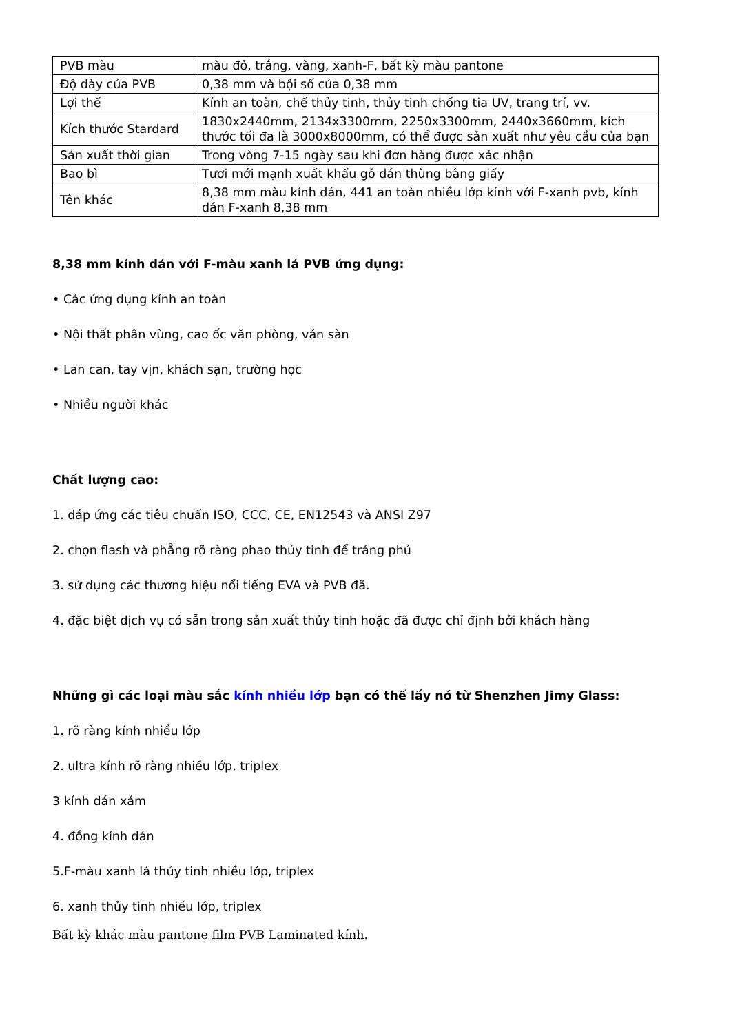| PVB màu | màu đỏ, trắng, vàng, xanh-F, bất kỳ màu pantone |
| Độ dày của PVB | 0,38 mm và bội số của 0,38 mm |
| Lợi thế | Kính an toàn, chế thủy tinh, thủy tinh chống tia UV, trang trí, vv. |
| Kích thước Stardard | 1830x2440mm, 2134x3300mm, 2250x3300mm, 2440x3660mm, kích thước tối đa là 3000x8000mm, có thể được sản xuất như yêu cầu của bạn |
| Sản xuất thời gian | Trong vòng 7-15 ngày sau khi đơn hàng được xác nhận |
| Bao bì | Tươi mới mạnh xuất khẩu gỗ dán thùng bằng giấy |
| Tên khác | 8,38 mm màu kính dán, 441 an toàn nhiều lớp kính với F-xanh pvb, kính dán F-xanh 8,38 mm |
8,38 mm kính dán với F-màu xanh lá PVB ứng dụng:
• Các ứng dụng kính an toàn
• Nội thất phân vùng, cao ốc văn phòng, ván sàn
• Lan can, tay vịn, khách sạn, trường học
• Nhiều người khác
Chất lượng cao:
1. đáp ứng các tiêu chuẩn ISO, CCC, CE, EN12543 và ANSI Z97
2. chọn flash và phẳng rõ ràng phao thủy tinh để tráng phủ
3. sử dụng các thương hiệu nổi tiếng EVA và PVB đã.
4. đặc biệt dịch vụ có sẵn trong sản xuất thủy tinh hoặc đã được chỉ định bởi khách hàng
Những gì các loại màu sắc kính nhiều lớp bạn có thể lấy nó từ Shenzhen Jimy Glass:
1. rõ ràng kính nhiều lớp
2. ultra kính rõ ràng nhiều lớp, triplex
3 kính dán xám
4. đồng kính dán
5.F-màu xanh lá thủy tinh nhiều lớp, triplex
6. xanh thủy tinh nhiều lớp, triplex
Bất kỳ khác màu pantone film PVB Laminated kính.